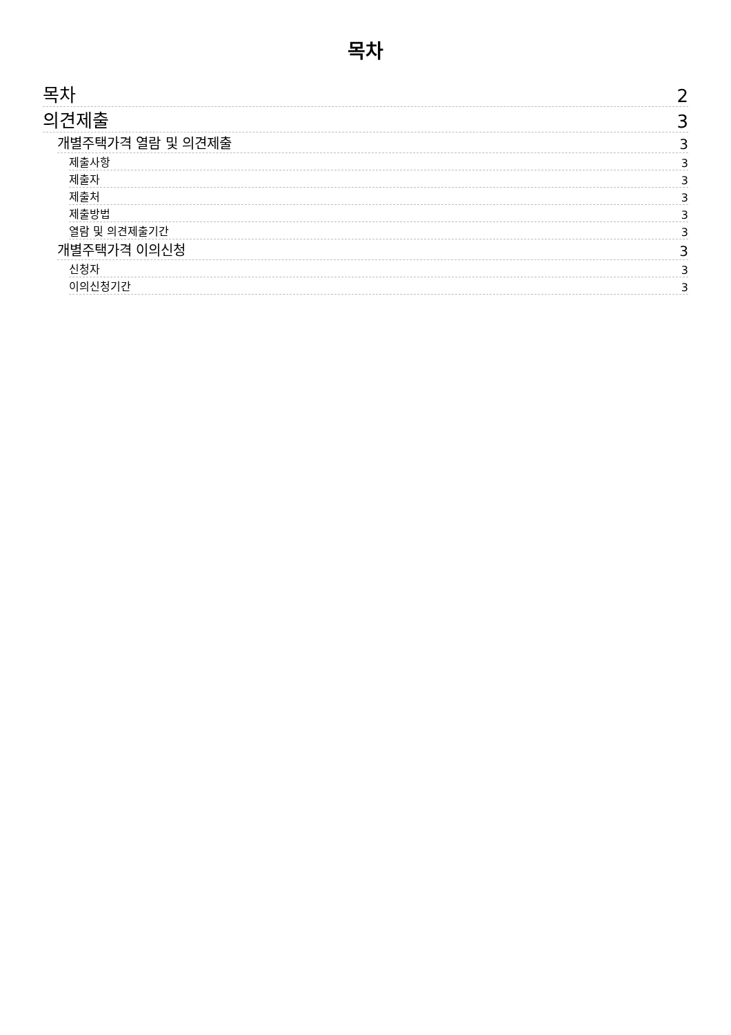목차
목차 2
의견제출 3
개별주택가격 열람 및 의견제출 3
제출사항 3
제출자 3
제출처 3
제출방법 3
열람 및 의견제출기간 3
개별주택가격 이의신청 3
신청자 3
이의신청기간 3